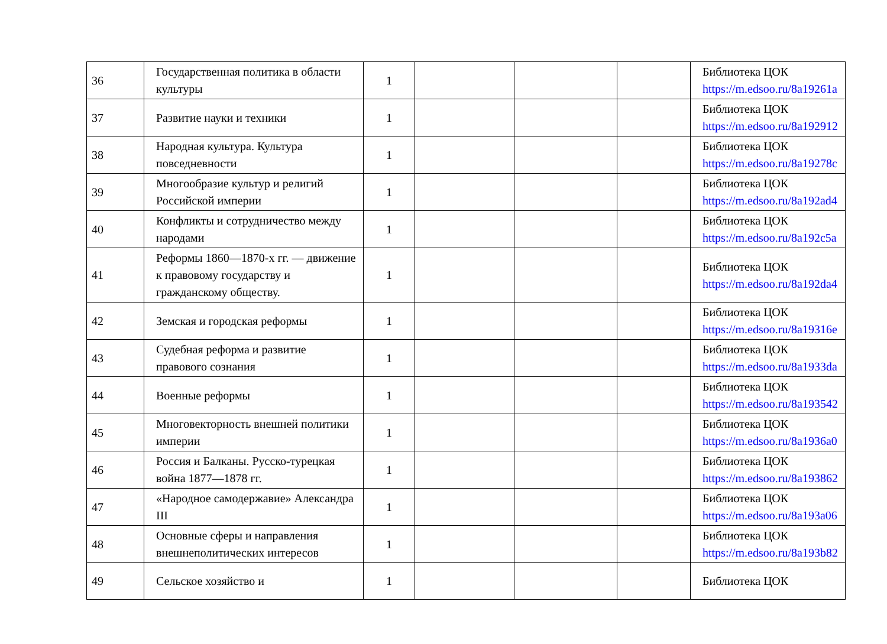| 36 | Государственная политика в области культуры | 1 | | | | Библиотека ЦОК https://m.edsoo.ru/8a19261a |
| 37 | Развитие науки и техники | 1 | | | | Библиотека ЦОК https://m.edsoo.ru/8a192912 |
| 38 | Народная культура. Культура повседневности | 1 | | | | Библиотека ЦОК https://m.edsoo.ru/8a19278c |
| 39 | Многообразие культур и религий Российской империи | 1 | | | | Библиотека ЦОК https://m.edsoo.ru/8a192ad4 |
| 40 | Конфликты и сотрудничество между народами | 1 | | | | Библиотека ЦОК https://m.edsoo.ru/8a192c5a |
| 41 | Реформы 1860—1870-х гг. — движение к правовому государству и гражданскому обществу. | 1 | | | | Библиотека ЦОК https://m.edsoo.ru/8a192da4 |
| 42 | Земская и городская реформы | 1 | | | | Библиотека ЦОК https://m.edsoo.ru/8a19316e |
| 43 | Судебная реформа и развитие правового сознания | 1 | | | | Библиотека ЦОК https://m.edsoo.ru/8a1933da |
| 44 | Военные реформы | 1 | | | | Библиотека ЦОК https://m.edsoo.ru/8a193542 |
| 45 | Многовекторность внешней политики империи | 1 | | | | Библиотека ЦОК https://m.edsoo.ru/8a1936a0 |
| 46 | Россия и Балканы. Русско-турецкая война 1877—1878 гг. | 1 | | | | Библиотека ЦОК https://m.edsoo.ru/8a193862 |
| 47 | «Народное самодержавие» Александра III | 1 | | | | Библиотека ЦОК https://m.edsoo.ru/8a193a06 |
| 48 | Основные сферы и направления внешнеполитических интересов | 1 | | | | Библиотека ЦОК https://m.edsoo.ru/8a193b82 |
| 49 | Сельское хозяйство и | 1 | | | | Библиотека ЦОК |